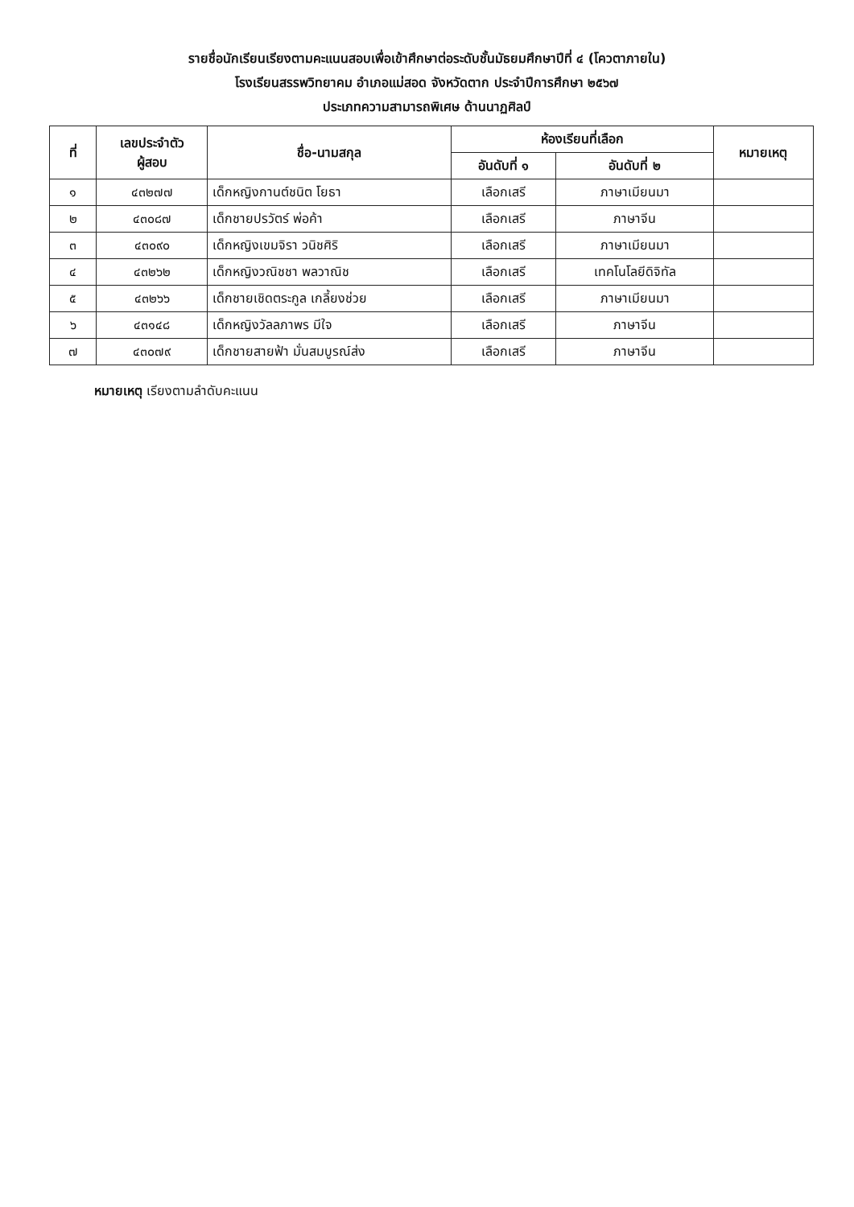รายชื่อนักเรียนเรียงตามคะแนนสอบเพื่อเข้าศึกษาต่อระดับชั้นมัธยมศึกษาปีที่ ๔ (โควตาภายใน)
โรงเรียนสรรพวิทยาคม อำเภอแม่สอด จังหวัดตาก ประจำปีการศึกษา ๒๕๖๗
ประเภทความสามารถพิเศษ ด้านนาฏศิลป์
| ที่ | เลขประจำตัว ผู้สอบ | ชื่อ-นามสกุล | ห้องเรียนที่เลือก | | หมายเหตุ |
| --- | --- | --- | --- | --- | --- |
| | | | อันดับที่ ๑ | อันดับที่ ๒ | |
| ๑ | ๔๓๒๗๗ | เด็กหญิงกานต์ชนิต โยธา | เลือกเสรี | ภาษาเมียนมา | |
| ๒ | ๔๓๐๘๗ | เด็กชายปรวัตร์ พ่อค้า | เลือกเสรี | ภาษาจีน | |
| ๓ | ๔๓๐๙๐ | เด็กหญิงเขมจิรา วนิชศิริ | เลือกเสรี | ภาษาเมียนมา | |
| ๔ | ๔๓๒๖๒ | เด็กหญิงวณิชชา พลวาณิช | เลือกเสรี | เทคโนโลยีดิจิทัล | |
| ๕ | ๔๓๒๖๖ | เด็กชายเชิดตระกูล เกลี้ยงช่วย | เลือกเสรี | ภาษาเมียนมา | |
| ๖ | ๔๓๑๔๘ | เด็กหญิงวัลลภาพร มีใจ | เลือกเสรี | ภาษาจีน | |
| ๗ | ๔๓๐๗๙ | เด็กชายสายฟ้า มั่นสมบูรณ์ส่ง | เลือกเสรี | ภาษาจีน | |
หมายเหตุ เรียงตามลำดับคะแนน